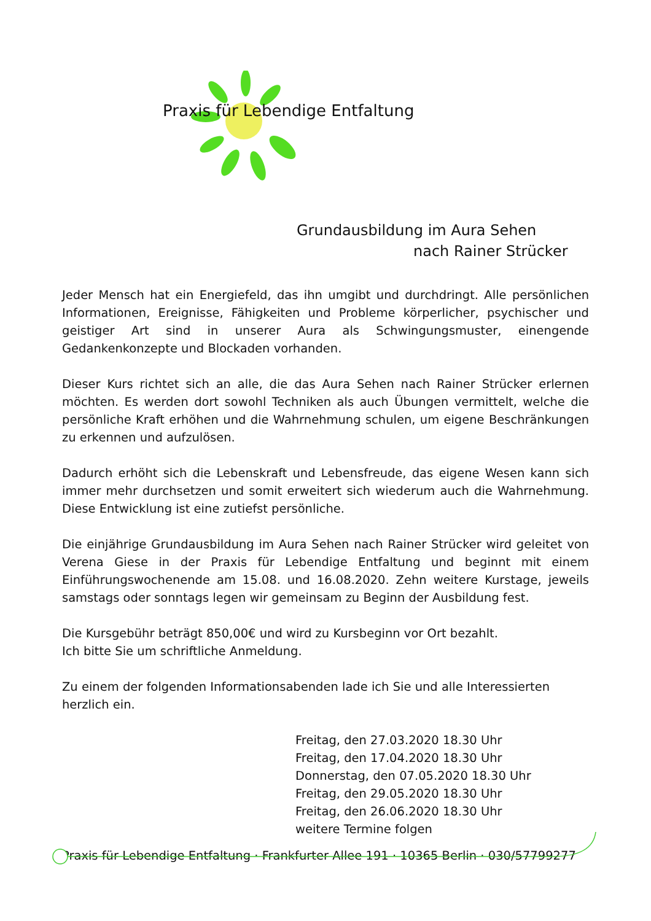Praxis für Lebendige Entfaltung
Grundausbildung im Aura Sehen
nach Rainer Strücker
Jeder Mensch hat ein Energiefeld, das ihn umgibt und durchdringt. Alle persönlichen Informationen, Ereignisse, Fähigkeiten und Probleme körperlicher, psychischer und geistiger Art sind in unserer Aura als Schwingungsmuster, einengende Gedankenkonzepte und Blockaden vorhanden.
Dieser Kurs richtet sich an alle, die das Aura Sehen nach Rainer Strücker erlernen möchten. Es werden dort sowohl Techniken als auch Übungen vermittelt, welche die persönliche Kraft erhöhen und die Wahrnehmung schulen, um eigene Beschränkungen zu erkennen und aufzulösen.
Dadurch erhöht sich die Lebenskraft und Lebensfreude, das eigene Wesen kann sich immer mehr durchsetzen und somit erweitert sich wiederum auch die Wahrnehmung. Diese Entwicklung ist eine zutiefst persönliche.
Die einjährige Grundausbildung im Aura Sehen nach Rainer Strücker wird geleitet von Verena Giese in der Praxis für Lebendige Entfaltung und beginnt mit einem Einführungswochenende am 15.08. und 16.08.2020. Zehn weitere Kurstage, jeweils samstags oder sonntags legen wir gemeinsam zu Beginn der Ausbildung fest.
Die Kursgebühr beträgt 850,00€ und wird zu Kursbeginn vor Ort bezahlt.
Ich bitte Sie um schriftliche Anmeldung.
Zu einem der folgenden Informationsabenden lade ich Sie und alle Interessierten herzlich ein.
Freitag, den 27.03.2020 18.30 Uhr
Freitag, den 17.04.2020 18.30 Uhr
Donnerstag, den 07.05.2020 18.30 Uhr
Freitag, den 29.05.2020 18.30 Uhr
Freitag, den 26.06.2020 18.30 Uhr
weitere Termine folgen
Praxis für Lebendige Entfaltung · Frankfurter Allee 191 · 10365 Berlin · 030/57799277